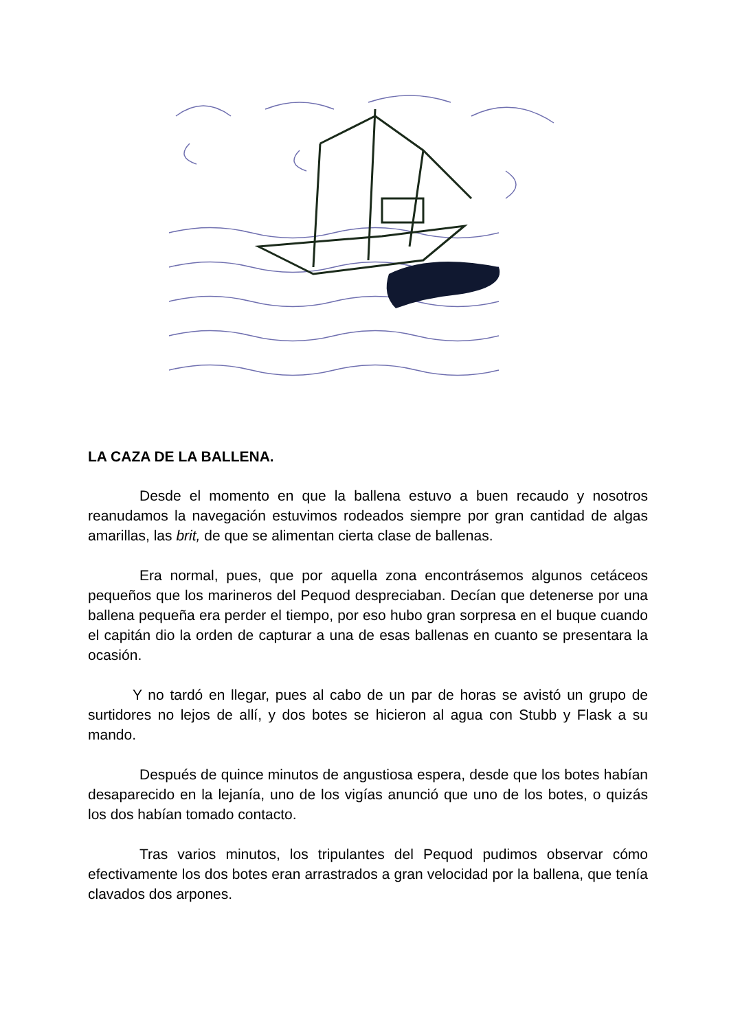LA CAZA DE LA BALLENA.
Desde el momento en que la ballena estuvo a buen recaudo y nosotros reanudamos la navegación estuvimos rodeados siempre por gran cantidad de algas amarillas, las brit, de que se alimentan cierta clase de ballenas.
Era normal, pues, que por aquella zona encontrásemos algunos cetáceos pequeños que los marineros del Pequod despreciaban. Decían que detenerse por una ballena pequeña era perder el tiempo, por eso hubo gran sorpresa en el buque cuando el capitán dio la orden de capturar a una de esas ballenas en cuanto se presentara la ocasión.
Y no tardó en llegar, pues al cabo de un par de horas se avistó un grupo de surtidores no lejos de allí, y dos botes se hicieron al agua con Stubb y Flask a su mando.
Después de quince minutos de angustiosa espera, desde que los botes habían desaparecido en la lejanía, uno de los vigías anunció que uno de los botes, o quizás los dos habían tomado contacto.
Tras varios minutos, los tripulantes del Pequod pudimos observar cómo efectivamente los dos botes eran arrastrados a gran velocidad por la ballena, que tenía clavados dos arpones.